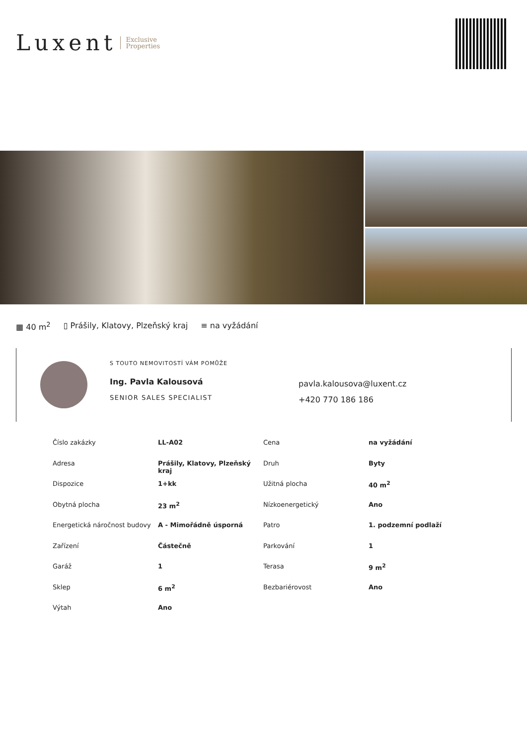Luxent Exclusive
Properties
▦ 40 m<sup>2</sup> ▯ Prášily, Klatovy, Plzeňský kraj ≡ na vyžádání
S TOUTO NEMOVITOSTÍ VÁM POMŮŽE
Ing. Pavla Kalousová
SENIOR SALES SPECIALIST
pavla.kalousova@luxent.cz
+420 770 186 186
| Číslo zakázky | LL-A02 | Cena | na vyžádání |
| Adresa | Prášily, Klatovy, Plzeňský kraj | Druh | Byty |
| Dispozice | 1+kk | Užitná plocha | 40 m<sup>2</sup> |
| Obytná plocha | 23 m<sup>2</sup> | Nízkoenergetický | Ano |
| Energetická náročnost budovy | A - Mimořádně úsporná | Patro | 1. podzemní podlaží |
| Zařízení | Částečně | Parkování | 1 |
| Garáž | 1 | Terasa | 9 m<sup>2</sup> |
| Sklep | 6 m<sup>2</sup> | Bezbariérovost | Ano |
| Výtah | Ano | | |